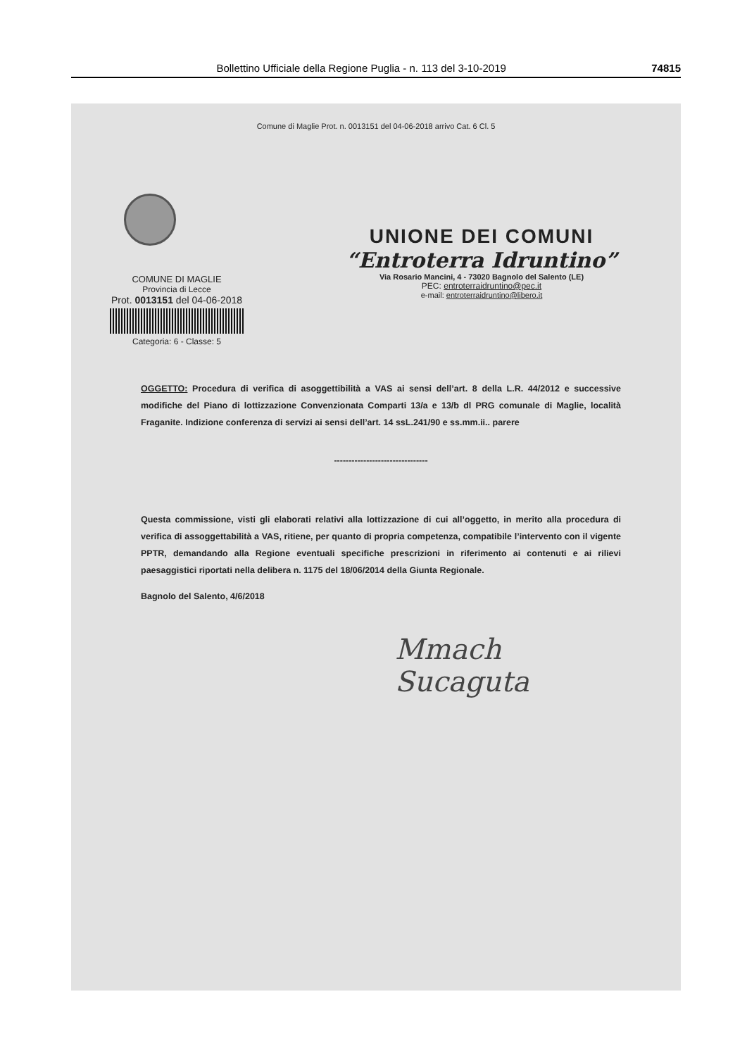Bollettino Ufficiale della Regione Puglia - n. 113 del 3-10-2019 74815
Comune di Maglie Prot. n. 0013151 del 04-06-2018 arrivo Cat. 6 Cl. 5
COMUNE DI MAGLIE
Provincia di Lecce
Prot. 0013151 del 04-06-2018
Categoria: 6 - Classe: 5
UNIONE DEI COMUNI
“Entroterra Idruntino”
Via Rosario Mancini, 4 - 73020 Bagnolo del Salento (LE)
PEC: entroterraidruntino@pec.it
e-mail: entroterraidruntino@libero.it
OGGETTO: Procedura di verifica di asoggettibilità a VAS ai sensi dell’art. 8 della L.R. 44/2012 e successive modifiche del Piano di lottizzazione Convenzionata Comparti 13/a e 13/b dl PRG comunale di Maglie, località Fraganite. Indizione conferenza di servizi ai sensi dell’art. 14 ssL.241/90 e ss.mm.ii.. parere
--------------------------------
Questa commissione, visti gli elaborati relativi alla lottizzazione di cui all’oggetto, in merito alla procedura di verifica di assoggettabilità a VAS, ritiene, per quanto di propria competenza, compatibile l’intervento con il vigente PPTR, demandando alla Regione eventuali specifiche prescrizioni in riferimento ai contenuti e ai rilievi paesaggistici riportati nella delibera n. 1175 del 18/06/2014 della Giunta Regionale.
Bagnolo del Salento, 4/6/2018
Mmach
Sucaguta